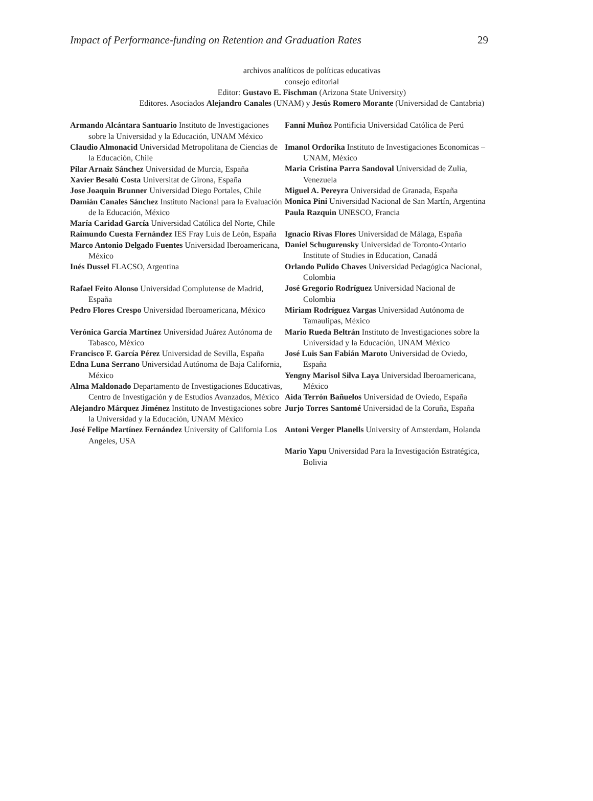Impact of Performance-funding on Retention and Graduation Rates 29
archivos analíticos de políticas educativas
consejo editorial
Editor: Gustavo E. Fischman (Arizona State University)
Editores. Asociados Alejandro Canales (UNAM) y Jesús Romero Morante (Universidad de Cantabria)
Armando Alcántara Santuario Instituto de Investigaciones sobre la Universidad y la Educación, UNAM México
Claudio Almonacid Universidad Metropolitana de Ciencias de la Educación, Chile
Pilar Arnaiz Sánchez Universidad de Murcia, España
Xavier Besalú Costa Universitat de Girona, España
Jose Joaquin Brunner Universidad Diego Portales, Chile
Damián Canales Sánchez Instituto Nacional para la Evaluación de la Educación, México
María Caridad García Universidad Católica del Norte, Chile
Raimundo Cuesta Fernández IES Fray Luis de León, España
Marco Antonio Delgado Fuentes Universidad Iberoamericana, México
Inés Dussel FLACSO, Argentina
Rafael Feito Alonso Universidad Complutense de Madrid, España
Pedro Flores Crespo Universidad Iberoamericana, México
Verónica García Martínez Universidad Juárez Autónoma de Tabasco, México
Francisco F. García Pérez Universidad de Sevilla, España
Edna Luna Serrano Universidad Autónoma de Baja California, México
Alma Maldonado Departamento de Investigaciones Educativas, Centro de Investigación y de Estudios Avanzados, México
Alejandro Márquez Jiménez Instituto de Investigaciones sobre la Universidad y la Educación, UNAM México
José Felipe Martínez Fernández University of California Los Angeles, USA
Fanni Muñoz Pontificia Universidad Católica de Perú
Imanol Ordorika Instituto de Investigaciones Economicas – UNAM, México
Maria Cristina Parra Sandoval Universidad de Zulia, Venezuela
Miguel A. Pereyra Universidad de Granada, España
Monica Pini Universidad Nacional de San Martín, Argentina
Paula Razquin UNESCO, Francia
Ignacio Rivas Flores Universidad de Málaga, España
Daniel Schugurensky Universidad de Toronto-Ontario Institute of Studies in Education, Canadá
Orlando Pulido Chaves Universidad Pedagógica Nacional, Colombia
José Gregorio Rodríguez Universidad Nacional de Colombia
Miriam Rodríguez Vargas Universidad Autónoma de Tamaulipas, México
Mario Rueda Beltrán Instituto de Investigaciones sobre la Universidad y la Educación, UNAM México
José Luis San Fabián Maroto Universidad de Oviedo, España
Yengny Marisol Silva Laya Universidad Iberoamericana, México
Aida Terrón Bañuelos Universidad de Oviedo, España
Jurjo Torres Santomé Universidad de la Coruña, España
Antoni Verger Planells University of Amsterdam, Holanda
Mario Yapu Universidad Para la Investigación Estratégica, Bolivia